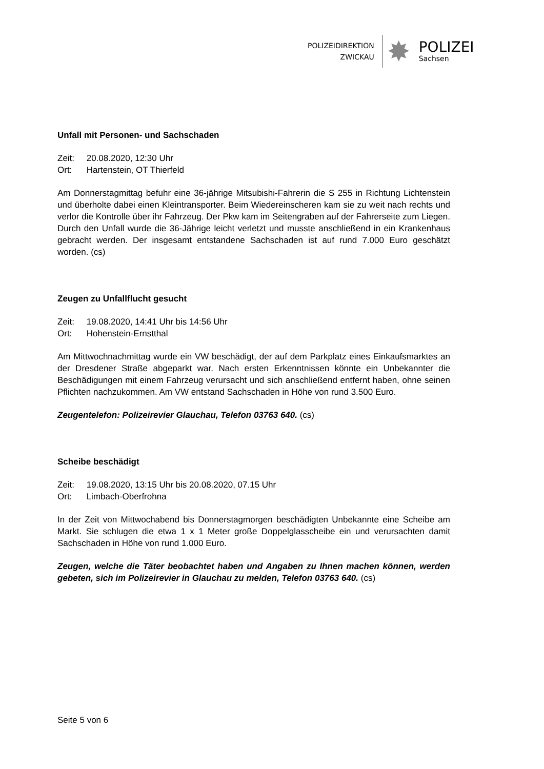POLIZEIDIREKTION
ZWICKAU
✸
POLIZEI
Sachsen
Unfall mit Personen- und Sachschaden
Zeit: 20.08.2020, 12:30 Uhr
Ort: Hartenstein, OT Thierfeld
Am Donnerstagmittag befuhr eine 36-jährige Mitsubishi-Fahrerin die S 255 in Richtung Lichtenstein und überholte dabei einen Kleintransporter. Beim Wiedereinscheren kam sie zu weit nach rechts und verlor die Kontrolle über ihr Fahrzeug. Der Pkw kam im Seitengraben auf der Fahrerseite zum Liegen. Durch den Unfall wurde die 36-Jährige leicht verletzt und musste anschließend in ein Krankenhaus gebracht werden. Der insgesamt entstandene Sachschaden ist auf rund 7.000 Euro geschätzt worden. (cs)
Zeugen zu Unfallflucht gesucht
Zeit: 19.08.2020, 14:41 Uhr bis 14:56 Uhr
Ort: Hohenstein-Ernstthal
Am Mittwochnachmittag wurde ein VW beschädigt, der auf dem Parkplatz eines Einkaufsmarktes an der Dresdener Straße abgeparkt war. Nach ersten Erkenntnissen könnte ein Unbekannter die Beschädigungen mit einem Fahrzeug verursacht und sich anschließend entfernt haben, ohne seinen Pflichten nachzukommen. Am VW entstand Sachschaden in Höhe von rund 3.500 Euro.
Zeugentelefon: Polizeirevier Glauchau, Telefon 03763 640. (cs)
Scheibe beschädigt
Zeit: 19.08.2020, 13:15 Uhr bis 20.08.2020, 07.15 Uhr
Ort: Limbach-Oberfrohna
In der Zeit von Mittwochabend bis Donnerstagmorgen beschädigten Unbekannte eine Scheibe am Markt. Sie schlugen die etwa 1 x 1 Meter große Doppelglasscheibe ein und verursachten damit Sachschaden in Höhe von rund 1.000 Euro.
Zeugen, welche die Täter beobachtet haben und Angaben zu Ihnen machen können, werden gebeten, sich im Polizeirevier in Glauchau zu melden, Telefon 03763 640. (cs)
Seite 5 von 6